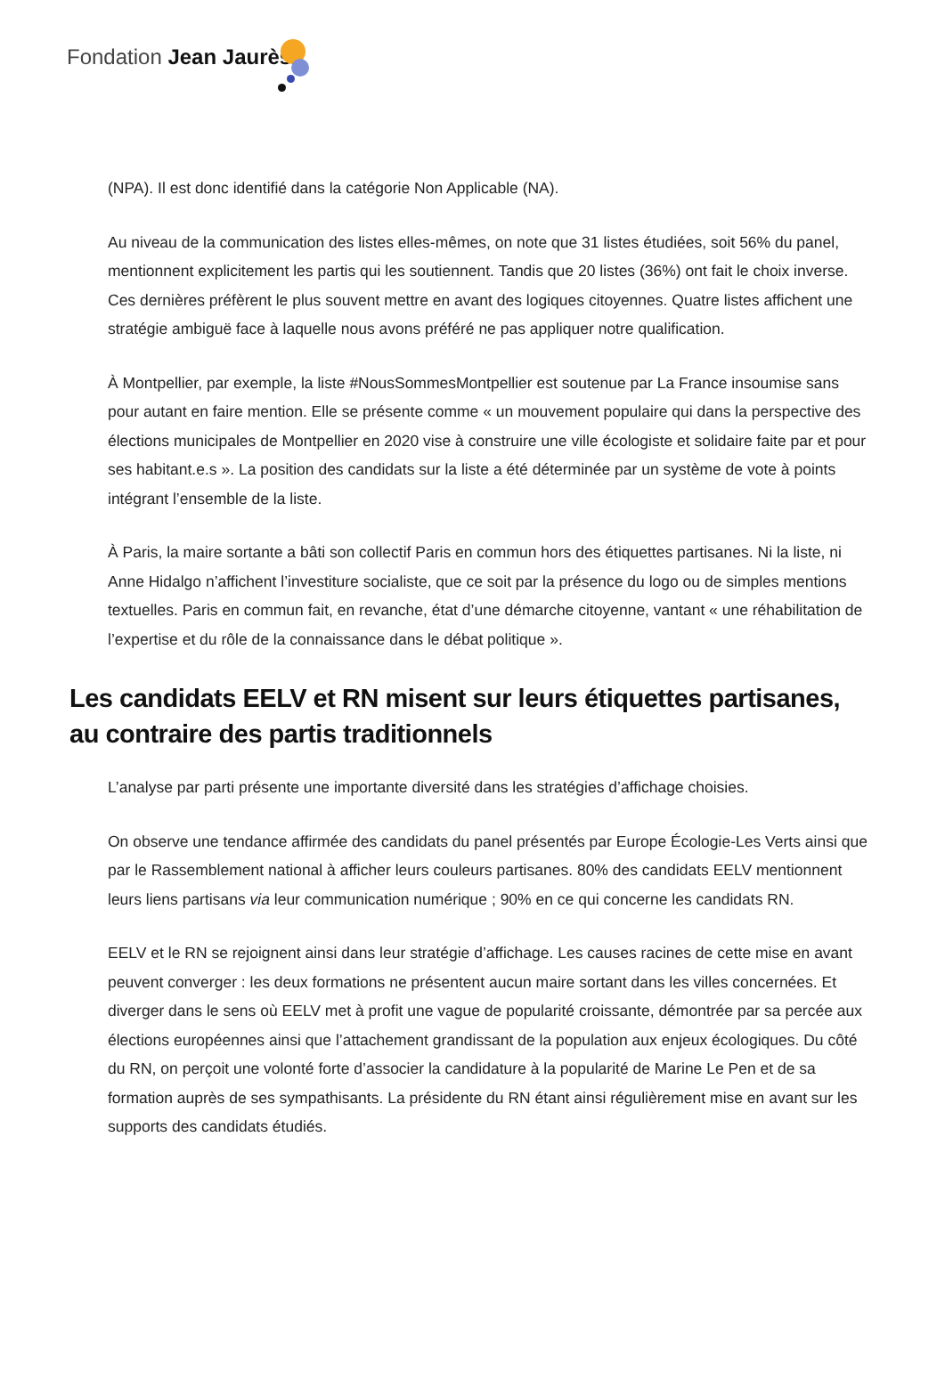Fondation Jean Jaurès
(NPA). Il est donc identifié dans la catégorie Non Applicable (NA).
Au niveau de la communication des listes elles-mêmes, on note que 31 listes étudiées, soit 56% du panel, mentionnent explicitement les partis qui les soutiennent. Tandis que 20 listes (36%) ont fait le choix inverse. Ces dernières préfèrent le plus souvent mettre en avant des logiques citoyennes. Quatre listes affichent une stratégie ambiguë face à laquelle nous avons préféré ne pas appliquer notre qualification.
À Montpellier, par exemple, la liste #NousSommesMontpellier est soutenue par La France insoumise sans pour autant en faire mention. Elle se présente comme « un mouvement populaire qui dans la perspective des élections municipales de Montpellier en 2020 vise à construire une ville écologiste et solidaire faite par et pour ses habitant.e.s ». La position des candidats sur la liste a été déterminée par un système de vote à points intégrant l’ensemble de la liste.
À Paris, la maire sortante a bâti son collectif Paris en commun hors des étiquettes partisanes. Ni la liste, ni Anne Hidalgo n’affichent l’investiture socialiste, que ce soit par la présence du logo ou de simples mentions textuelles. Paris en commun fait, en revanche, état d’une démarche citoyenne, vantant « une réhabilitation de l’expertise et du rôle de la connaissance dans le débat politique ».
Les candidats EELV et RN misent sur leurs étiquettes partisanes, au contraire des partis traditionnels
L’analyse par parti présente une importante diversité dans les stratégies d’affichage choisies.
On observe une tendance affirmée des candidats du panel présentés par Europe Écologie-Les Verts ainsi que par le Rassemblement national à afficher leurs couleurs partisanes. 80% des candidats EELV mentionnent leurs liens partisans via leur communication numérique ; 90% en ce qui concerne les candidats RN.
EELV et le RN se rejoignent ainsi dans leur stratégie d’affichage. Les causes racines de cette mise en avant peuvent converger : les deux formations ne présentent aucun maire sortant dans les villes concernées. Et diverger dans le sens où EELV met à profit une vague de popularité croissante, démontrée par sa percée aux élections européennes ainsi que l’attachement grandissant de la population aux enjeux écologiques. Du côté du RN, on perçoit une volonté forte d’associer la candidature à la popularité de Marine Le Pen et de sa formation auprès de ses sympathisants. La présidente du RN étant ainsi régulièrement mise en avant sur les supports des candidats étudiés.